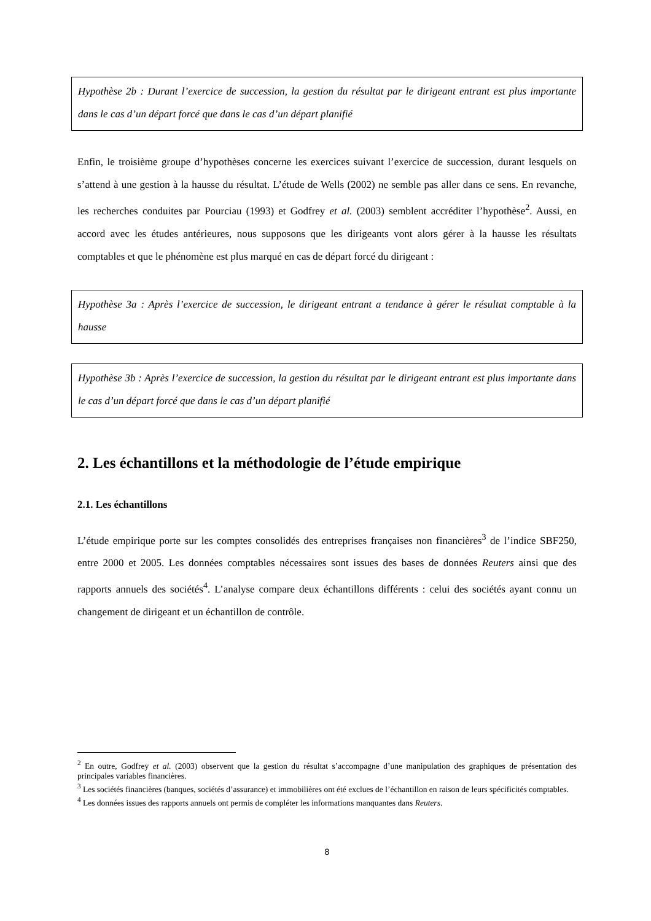Hypothèse 2b : Durant l’exercice de succession, la gestion du résultat par le dirigeant entrant est plus importante dans le cas d’un départ forcé que dans le cas d’un départ planifié
Enfin, le troisième groupe d’hypothèses concerne les exercices suivant l’exercice de succession, durant lesquels on s’attend à une gestion à la hausse du résultat. L’étude de Wells (2002) ne semble pas aller dans ce sens. En revanche, les recherches conduites par Pourciau (1993) et Godfrey et al. (2003) semblent accréditer l’hypothèse<sup>2</sup>. Aussi, en accord avec les études antérieures, nous supposons que les dirigeants vont alors gérer à la hausse les résultats comptables et que le phénomène est plus marqué en cas de départ forcé du dirigeant :
Hypothèse 3a : Après l’exercice de succession, le dirigeant entrant a tendance à gérer le résultat comptable à la hausse
Hypothèse 3b : Après l’exercice de succession, la gestion du résultat par le dirigeant entrant est plus importante dans le cas d’un départ forcé que dans le cas d’un départ planifié
2. Les échantillons et la méthodologie de l’étude empirique
2.1. Les échantillons
L’étude empirique porte sur les comptes consolidés des entreprises françaises non financières<sup>3</sup> de l’indice SBF250, entre 2000 et 2005. Les données comptables nécessaires sont issues des bases de données Reuters ainsi que des rapports annuels des sociétés<sup>4</sup>. L’analyse compare deux échantillons différents : celui des sociétés ayant connu un changement de dirigeant et un échantillon de contrôle.
<sup>2</sup> En outre, Godfrey et al. (2003) observent que la gestion du résultat s’accompagne d’une manipulation des graphiques de présentation des principales variables financières.
<sup>3</sup> Les sociétés financières (banques, sociétés d’assurance) et immobilières ont été exclues de l’échantillon en raison de leurs spécificités comptables.
<sup>4</sup> Les données issues des rapports annuels ont permis de compléter les informations manquantes dans Reuters.
8